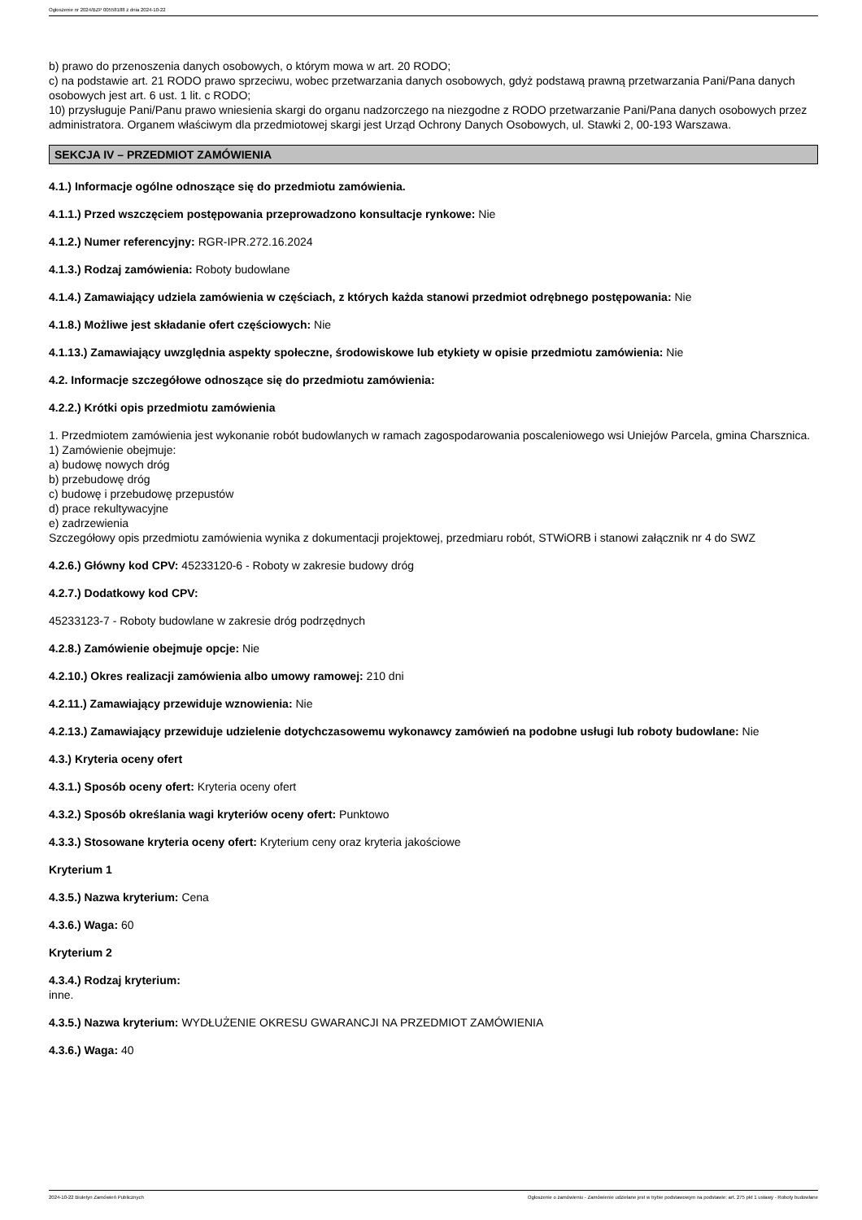Ogłoszenie nr 2024/BZP 00558188 z dnia 2024-10-22
b) prawo do przenoszenia danych osobowych, o którym mowa w art. 20 RODO;
c) na podstawie art. 21 RODO prawo sprzeciwu, wobec przetwarzania danych osobowych, gdyż podstawą prawną przetwarzania Pani/Pana danych osobowych jest art. 6 ust. 1 lit. c RODO;
10) przysługuje Pani/Panu prawo wniesienia skargi do organu nadzorczego na niezgodne z RODO przetwarzanie Pani/Pana danych osobowych przez administratora. Organem właściwym dla przedmiotowej skargi jest Urząd Ochrony Danych Osobowych, ul. Stawki 2, 00-193 Warszawa.
SEKCJA IV – PRZEDMIOT ZAMÓWIENIA
4.1.) Informacje ogólne odnoszące się do przedmiotu zamówienia.
4.1.1.) Przed wszczęciem postępowania przeprowadzono konsultacje rynkowe: Nie
4.1.2.) Numer referencyjny: RGR-IPR.272.16.2024
4.1.3.) Rodzaj zamówienia: Roboty budowlane
4.1.4.) Zamawiający udziela zamówienia w częściach, z których każda stanowi przedmiot odrębnego postępowania: Nie
4.1.8.) Możliwe jest składanie ofert częściowych: Nie
4.1.13.) Zamawiający uwzględnia aspekty społeczne, środowiskowe lub etykiety w opisie przedmiotu zamówienia: Nie
4.2. Informacje szczegółowe odnoszące się do przedmiotu zamówienia:
4.2.2.) Krótki opis przedmiotu zamówienia
1. Przedmiotem zamówienia jest wykonanie robót budowlanych w ramach zagospodarowania poscaleniowego wsi Uniejów Parcela, gmina Charsznica.
1) Zamówienie obejmuje:
a) budowę nowych dróg
b) przebudowę dróg
c) budowę i przebudowę przepustów
d) prace rekultywacyjne
e) zadrzewienia
Szczegółowy opis przedmiotu zamówienia wynika z dokumentacji projektowej, przedmiaru robót, STWiORB i stanowi załącznik nr 4 do SWZ
4.2.6.) Główny kod CPV: 45233120-6 - Roboty w zakresie budowy dróg
4.2.7.) Dodatkowy kod CPV:
45233123-7 - Roboty budowlane w zakresie dróg podrzędnych
4.2.8.) Zamówienie obejmuje opcje: Nie
4.2.10.) Okres realizacji zamówienia albo umowy ramowej: 210 dni
4.2.11.) Zamawiający przewiduje wznowienia: Nie
4.2.13.) Zamawiający przewiduje udzielenie dotychczasowemu wykonawcy zamówień na podobne usługi lub roboty budowlane: Nie
4.3.) Kryteria oceny ofert
4.3.1.) Sposób oceny ofert: Kryteria oceny ofert
4.3.2.) Sposób określania wagi kryteriów oceny ofert: Punktowo
4.3.3.) Stosowane kryteria oceny ofert: Kryterium ceny oraz kryteria jakościowe
Kryterium 1
4.3.5.) Nazwa kryterium: Cena
4.3.6.) Waga: 60
Kryterium 2
4.3.4.) Rodzaj kryterium:
inne.
4.3.5.) Nazwa kryterium: WYDŁUŻENIE OKRESU GWARANCJI NA PRZEDMIOT ZAMÓWIENIA
4.3.6.) Waga: 40
2024-10-22 Biuletyn Zamówień Publicznych Ogłoszenie o zamówieniu - Zamówienie udzielane jest w trybie podstawowym na podstawie: art. 275 pkt 1 ustawy - Roboty budowlane